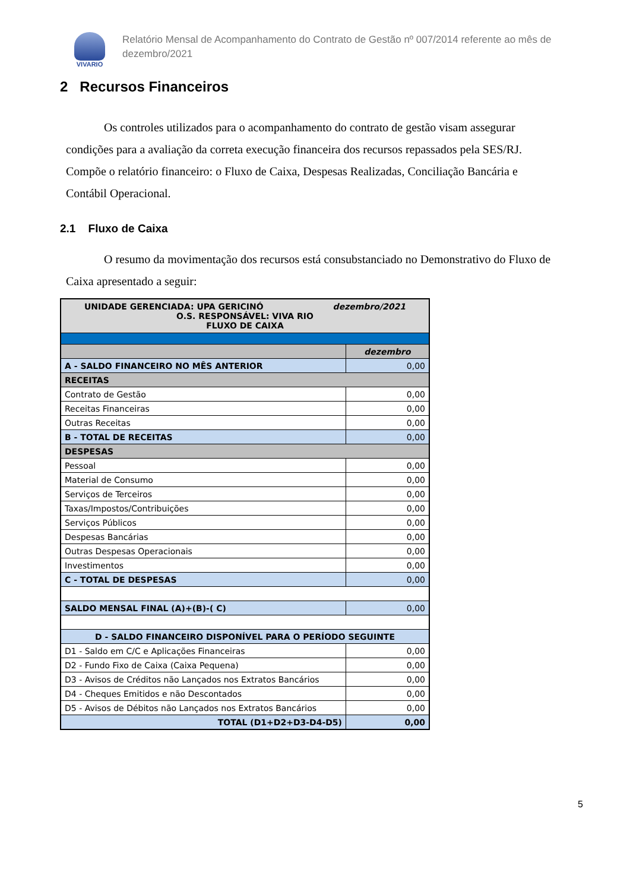VIVARIO
Relatório Mensal de Acompanhamento do Contrato de Gestão nº 007/2014 referente ao mês de
dezembro/2021
2 Recursos Financeiros
Os controles utilizados para o acompanhamento do contrato de gestão visam assegurar condições para a avaliação da correta execução financeira dos recursos repassados pela SES/RJ. Compõe o relatório financeiro: o Fluxo de Caixa, Despesas Realizadas, Conciliação Bancária e Contábil Operacional.
2.1 Fluxo de Caixa
O resumo da movimentação dos recursos está consubstanciado no Demonstrativo do Fluxo de Caixa apresentado a seguir:
| UNIDADE GERENCIADA: UPA GERICINÓ dezembro/2021 O.S. RESPONSÁVEL: VIVA RIO FLUXO DE CAIXA | |
| | dezembro |
| A - SALDO FINANCEIRO NO MÊS ANTERIOR | 0,00 |
| RECEITAS | |
| Contrato de Gestão | 0,00 |
| Receitas Financeiras | 0,00 |
| Outras Receitas | 0,00 |
| B - TOTAL DE RECEITAS | 0,00 |
| DESPESAS | |
| Pessoal | 0,00 |
| Material de Consumo | 0,00 |
| Serviços de Terceiros | 0,00 |
| Taxas/Impostos/Contribuições | 0,00 |
| Serviços Públicos | 0,00 |
| Despesas Bancárias | 0,00 |
| Outras Despesas Operacionais | 0,00 |
| Investimentos | 0,00 |
| C - TOTAL DE DESPESAS | 0,00 |
| SALDO MENSAL FINAL (A)+(B)-( C) | 0,00 |
| D - SALDO FINANCEIRO DISPONÍVEL PARA O PERÍODO SEGUINTE | |
| D1 - Saldo em C/C e Aplicações Financeiras | 0,00 |
| D2 - Fundo Fixo de Caixa (Caixa Pequena) | 0,00 |
| D3 - Avisos de Créditos não Lançados nos Extratos Bancários | 0,00 |
| D4 - Cheques Emitidos e não Descontados | 0,00 |
| D5 - Avisos de Débitos não Lançados nos Extratos Bancários | 0,00 |
| TOTAL (D1+D2+D3-D4-D5) | 0,00 |
5